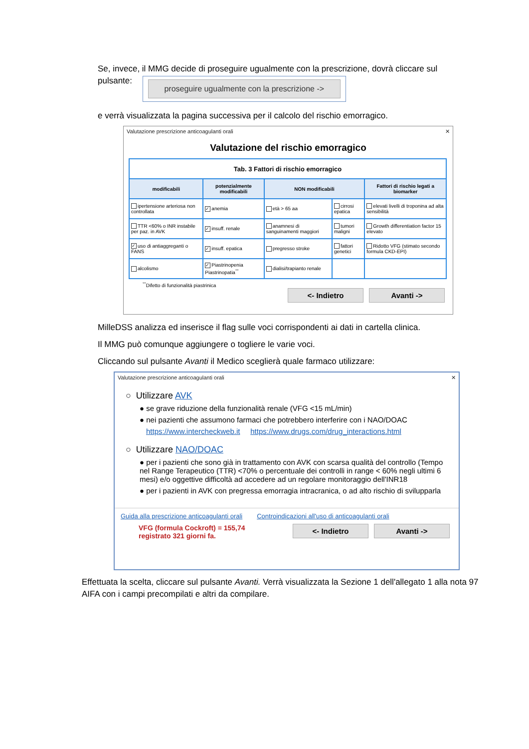Se, invece, il MMG decide di proseguire ugualmente con la prescrizione, dovrà cliccare sul
pulsante: proseguire ugualmente con la prescrizione ->
e verrà visualizzata la pagina successiva per il calcolo del rischio emorragico.
Valutazione prescrizione anticoagulanti orali ✕
Valutazione del rischio emorragico
| Tab. 3 Fattori di rischio emorragico | | | | |
| --- | --- | --- | --- | --- |
| modificabili | potenzialmente modificabili | NON modificabili | | Fattori di rischio legati a biomarker |
| ipertensione arteriosa non controllata | ✓ anemia | età > 65 aa | cirrosi epatica | elevati livelli di troponina ad alta sensibilità |
| TTR <60% o INR instabile per paz. in AVK | ✓ insuff. renale | anamnesi di sanguinamenti maggiori | tumori maligni | Growth differentiation factor 15 elevato |
| ✓ uso di antiaggreganti o FANS | ✓ insuff. epatica | pregresso stroke | fattori genetici | Ridotto VFG (stimato secondo formula CKD-EPI) |
| alcolismo | ✓ Piastrinopenia Piastrinopatia<sup>°°</sup> | dialisi/trapianto renale | | |
<sup>°°</sup>Difetto di funzionalità piastrinica
<- Indietro Avanti ->
MilleDSS analizza ed inserisce il flag sulle voci corrispondenti ai dati in cartella clinica.
Il MMG può comunque aggiungere o togliere le varie voci.
Cliccando sul pulsante Avanti il Medico sceglierà quale farmaco utilizzare:
Valutazione prescrizione anticoagulanti orali ✕
○ Utilizzare AVK
● se grave riduzione della funzionalità renale (VFG <15 mL/min)
● nei pazienti che assumono farmaci che potrebbero interferire con i NAO/DOAC
https://www.intercheckweb.it https://www.drugs.com/drug_interactions.html
○ Utilizzare NAO/DOAC
● per i pazienti che sono già in trattamento con AVK con scarsa qualità del controllo (Tempo nel Range Terapeutico (TTR) <70% o percentuale dei controlli in range < 60% negli ultimi 6 mesi) e/o oggettive difficoltà ad accedere ad un regolare monitoraggio dell'INR18
● per i pazienti in AVK con pregressa emorragia intracranica, o ad alto rischio di svilupparla
Guida alla prescrizione anticoagulanti orali Controindicazioni all'uso di anticoagulanti orali
VFG (formula Cockroft) = 155,74
registrato 321 giorni fa.
<- Indietro Avanti ->
Effettuata la scelta, cliccare sul pulsante Avanti. Verrà visualizzata la Sezione 1 dell'allegato 1 alla nota 97 AIFA con i campi precompilati e altri da compilare.